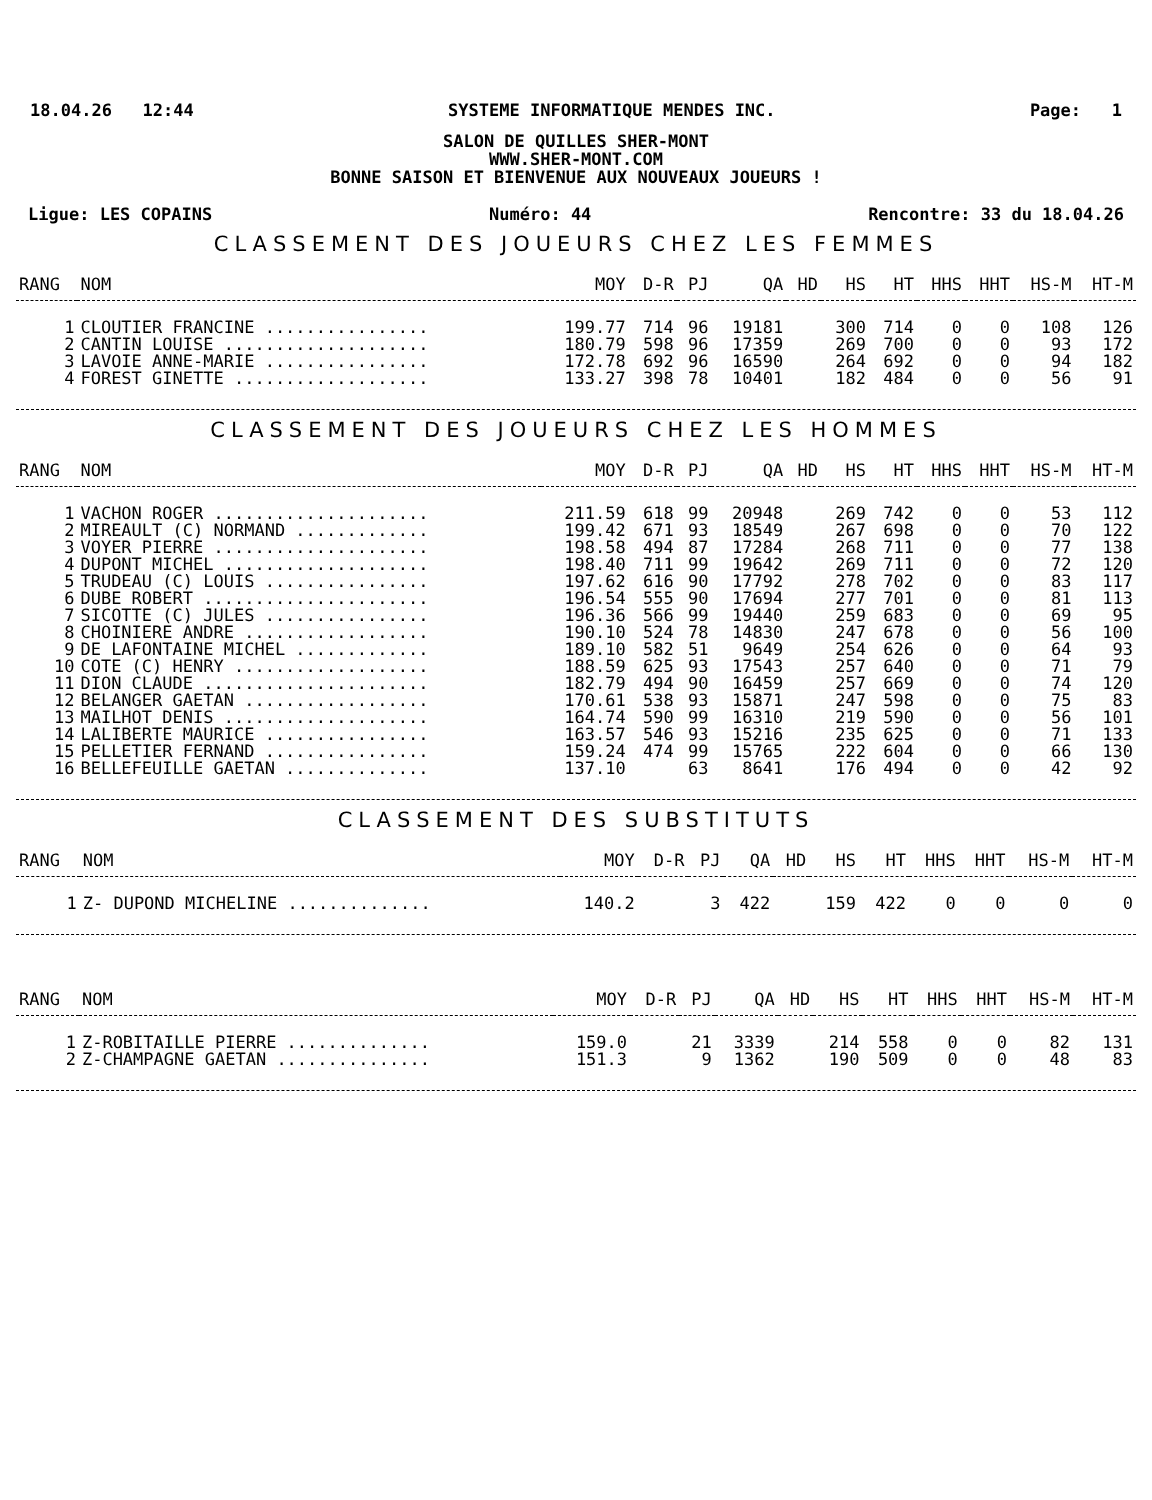18.04.26 12:44 SYSTEME INFORMATIQUE MENDES INC. Page: 1
SALON DE QUILLES SHER-MONT
WWW.SHER-MONT.COM
BONNE SAISON ET BIENVENUE AUX NOUVEAUX JOUEURS !
Ligue: LES COPAINS Numéro: 44 Rencontre: 33 du 18.04.26
CLASSEMENT DES JOUEURS CHEZ LES FEMMES
| RANG | NOM | MOY | D-R | PJ | QA | HD | HS | HT | HHS | HHT | HS-M | HT-M |
| --- | --- | --- | --- | --- | --- | --- | --- | --- | --- | --- | --- | --- |
| 1 | CLOUTIER FRANCINE ................ | 199.77 | 714 | 96 | 19181 | | 300 | 714 | 0 | 0 | 108 | 126 |
| 2 | CANTIN LOUISE .................... | 180.79 | 598 | 96 | 17359 | | 269 | 700 | 0 | 0 | 93 | 172 |
| 3 | LAVOIE ANNE-MARIE ................ | 172.78 | 692 | 96 | 16590 | | 264 | 692 | 0 | 0 | 94 | 182 |
| 4 | FOREST GINETTE ................... | 133.27 | 398 | 78 | 10401 | | 182 | 484 | 0 | 0 | 56 | 91 |
CLASSEMENT DES JOUEURS CHEZ LES HOMMES
| RANG | NOM | MOY | D-R | PJ | QA | HD | HS | HT | HHS | HHT | HS-M | HT-M |
| --- | --- | --- | --- | --- | --- | --- | --- | --- | --- | --- | --- | --- |
| 1 | VACHON ROGER ..................... | 211.59 | 618 | 99 | 20948 | | 269 | 742 | 0 | 0 | 53 | 112 |
| 2 | MIREAULT (C) NORMAND ............. | 199.42 | 671 | 93 | 18549 | | 267 | 698 | 0 | 0 | 70 | 122 |
| 3 | VOYER PIERRE ..................... | 198.58 | 494 | 87 | 17284 | | 268 | 711 | 0 | 0 | 77 | 138 |
| 4 | DUPONT MICHEL .................... | 198.40 | 711 | 99 | 19642 | | 269 | 711 | 0 | 0 | 72 | 120 |
| 5 | TRUDEAU (C) LOUIS ................ | 197.62 | 616 | 90 | 17792 | | 278 | 702 | 0 | 0 | 83 | 117 |
| 6 | DUBE ROBERT ...................... | 196.54 | 555 | 90 | 17694 | | 277 | 701 | 0 | 0 | 81 | 113 |
| 7 | SICOTTE (C) JULES ................ | 196.36 | 566 | 99 | 19440 | | 259 | 683 | 0 | 0 | 69 | 95 |
| 8 | CHOINIERE ANDRE .................. | 190.10 | 524 | 78 | 14830 | | 247 | 678 | 0 | 0 | 56 | 100 |
| 9 | DE LAFONTAINE MICHEL ............. | 189.10 | 582 | 51 | 9649 | | 254 | 626 | 0 | 0 | 64 | 93 |
| 10 | COTE (C) HENRY ................... | 188.59 | 625 | 93 | 17543 | | 257 | 640 | 0 | 0 | 71 | 79 |
| 11 | DION CLAUDE ...................... | 182.79 | 494 | 90 | 16459 | | 257 | 669 | 0 | 0 | 74 | 120 |
| 12 | BELANGER GAETAN .................. | 170.61 | 538 | 93 | 15871 | | 247 | 598 | 0 | 0 | 75 | 83 |
| 13 | MAILHOT DENIS .................... | 164.74 | 590 | 99 | 16310 | | 219 | 590 | 0 | 0 | 56 | 101 |
| 14 | LALIBERTE MAURICE ................ | 163.57 | 546 | 93 | 15216 | | 235 | 625 | 0 | 0 | 71 | 133 |
| 15 | PELLETIER FERNAND ................ | 159.24 | 474 | 99 | 15765 | | 222 | 604 | 0 | 0 | 66 | 130 |
| 16 | BELLEFEUILLE GAETAN .............. | 137.10 | | 63 | 8641 | | 176 | 494 | 0 | 0 | 42 | 92 |
CLASSEMENT DES SUBSTITUTS
| RANG | NOM | MOY | D-R | PJ | QA | HD | HS | HT | HHS | HHT | HS-M | HT-M |
| --- | --- | --- | --- | --- | --- | --- | --- | --- | --- | --- | --- | --- |
| 1 | Z- DUPOND MICHELINE .............. | 140.2 | | 3 | 422 | | 159 | 422 | 0 | 0 | 0 | 0 |
| RANG | NOM | MOY | D-R | PJ | QA | HD | HS | HT | HHS | HHT | HS-M | HT-M |
| --- | --- | --- | --- | --- | --- | --- | --- | --- | --- | --- | --- | --- |
| 1 | Z-ROBITAILLE PIERRE .............. | 159.0 | | 21 | 3339 | | 214 | 558 | 0 | 0 | 82 | 131 |
| 2 | Z-CHAMPAGNE GAETAN ............... | 151.3 | | 9 | 1362 | | 190 | 509 | 0 | 0 | 48 | 83 |